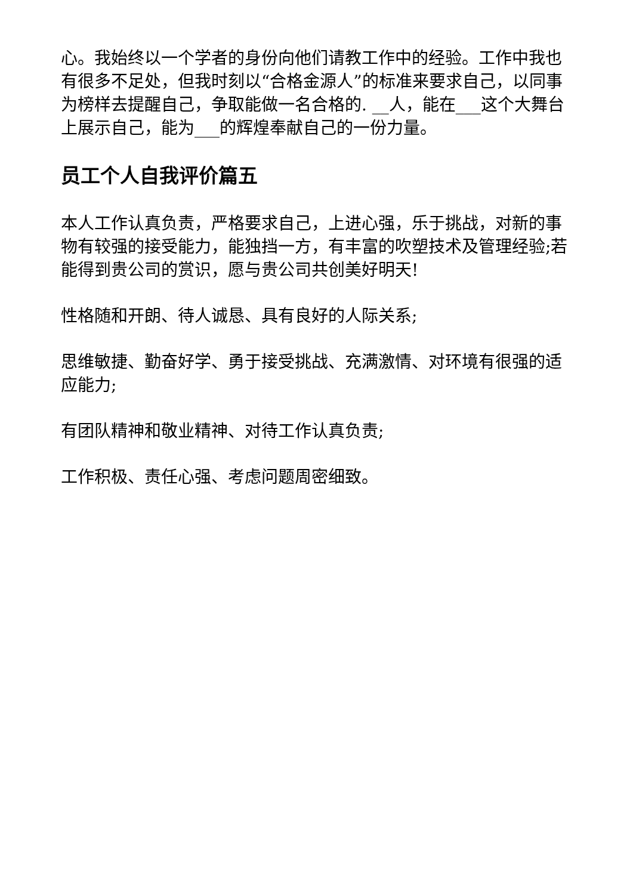心。我始终以一个学者的身份向他们请教工作中的经验。工作中我也有很多不足处，但我时刻以“合格金源人”的标准来要求自己，以同事为榜样去提醒自己，争取能做一名合格的. __人，能在___这个大舞台上展示自己，能为___的辉煌奉献自己的一份力量。
员工个人自我评价篇五
本人工作认真负责，严格要求自己，上进心强，乐于挑战，对新的事物有较强的接受能力，能独挡一方，有丰富的吹塑技术及管理经验;若能得到贵公司的赏识，愿与贵公司共创美好明天!
性格随和开朗、待人诚恳、具有良好的人际关系;
思维敏捷、勤奋好学、勇于接受挑战、充满激情、对环境有很强的适应能力;
有团队精神和敬业精神、对待工作认真负责;
工作积极、责任心强、考虑问题周密细致。